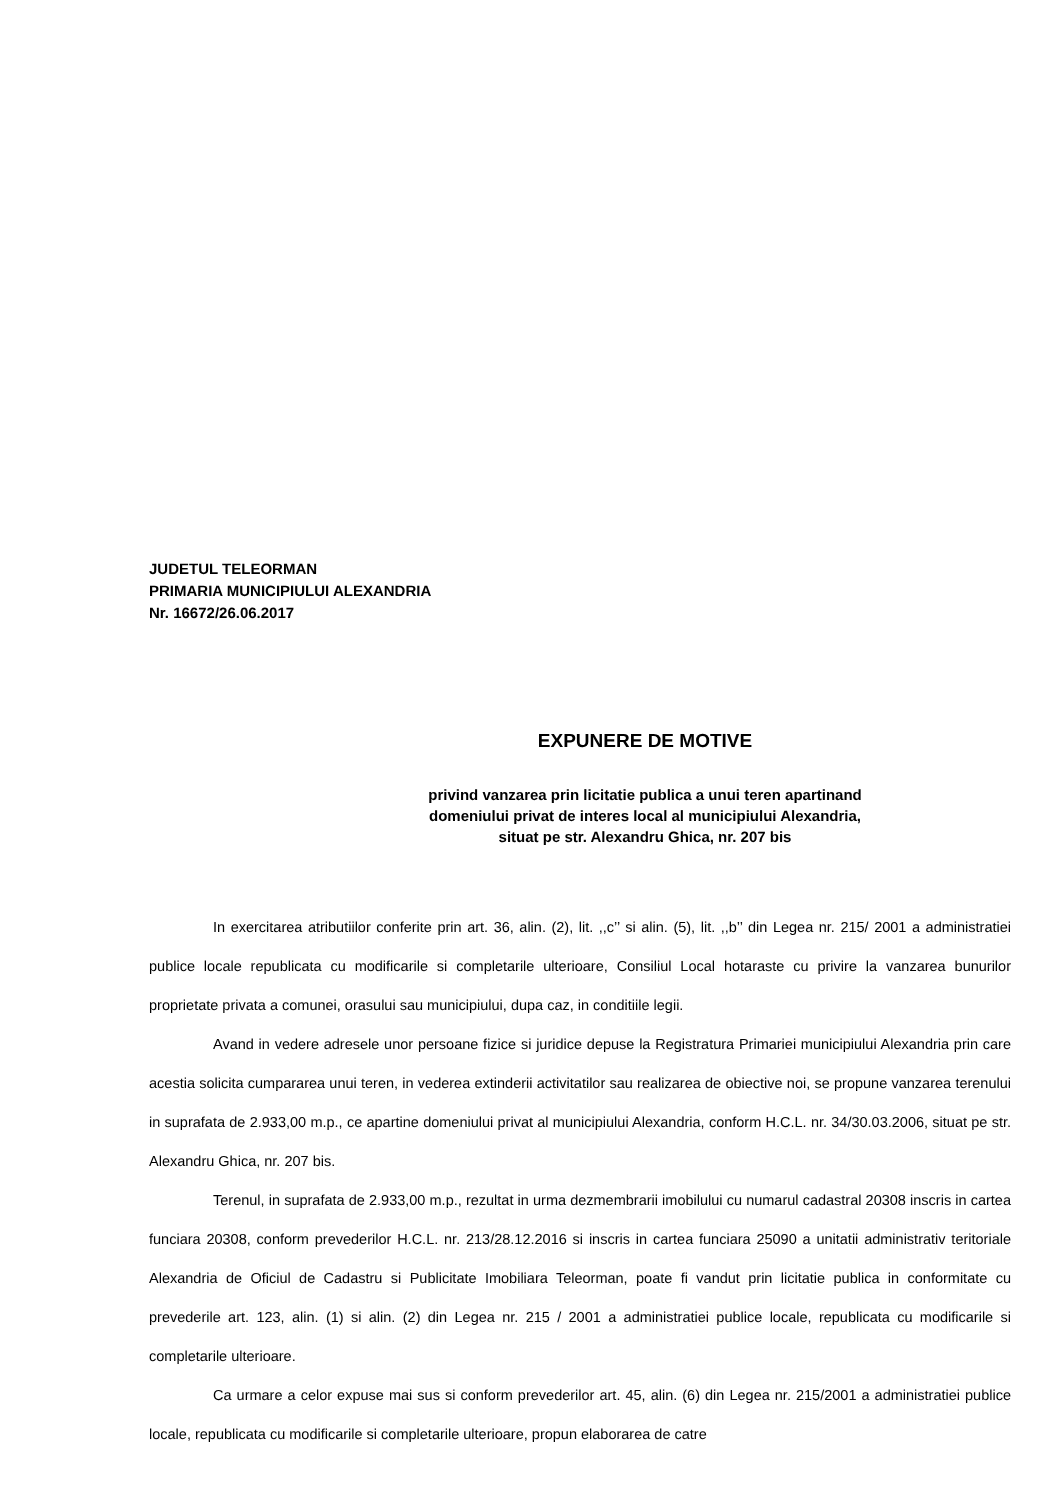JUDETUL TELEORMAN
PRIMARIA MUNICIPIULUI ALEXANDRIA
Nr. 16672/26.06.2017
EXPUNERE DE MOTIVE
privind vanzarea prin licitatie publica a unui teren apartinand
domeniului privat de interes local al municipiului Alexandria,
situat pe str. Alexandru Ghica, nr. 207 bis
In exercitarea atributiilor conferite prin art. 36, alin. (2), lit. ,,c’’ si alin. (5), lit. ,,b’’ din Legea nr. 215/ 2001 a administratiei publice locale republicata cu modificarile si completarile ulterioare, Consiliul Local hotaraste cu privire la vanzarea bunurilor proprietate privata a comunei, orasului sau municipiului, dupa caz, in conditiile legii.
Avand in vedere adresele unor persoane fizice si juridice depuse la Registratura Primariei municipiului Alexandria prin care acestia solicita cumpararea unui teren, in vederea extinderii activitatilor sau realizarea de obiective noi, se propune vanzarea terenului in suprafata de 2.933,00 m.p., ce apartine domeniului privat al municipiului Alexandria, conform H.C.L. nr. 34/30.03.2006, situat pe str. Alexandru Ghica, nr. 207 bis.
Terenul, in suprafata de 2.933,00 m.p., rezultat in urma dezmembrarii imobilului cu numarul cadastral 20308 inscris in cartea funciara 20308, conform prevederilor H.C.L. nr. 213/28.12.2016 si inscris in cartea funciara 25090 a unitatii administrativ teritoriale Alexandria de Oficiul de Cadastru si Publicitate Imobiliara Teleorman, poate fi vandut prin licitatie publica in conformitate cu prevederile art. 123, alin. (1) si alin. (2) din Legea nr. 215 / 2001 a administratiei publice locale, republicata cu modificarile si completarile ulterioare.
Ca urmare a celor expuse mai sus si conform prevederilor art. 45, alin. (6) din Legea nr. 215/2001 a administratiei publice locale, republicata cu modificarile si completarile ulterioare, propun elaborarea de catre